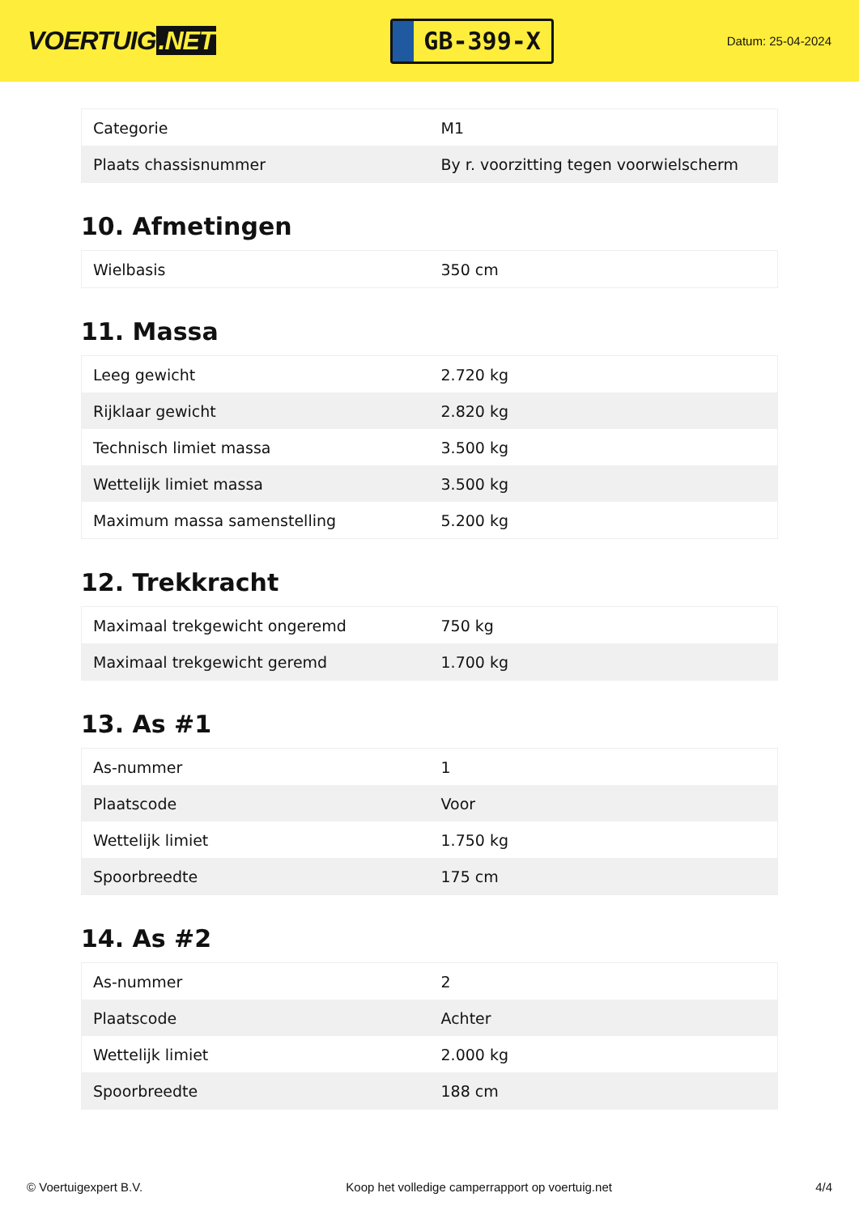VOERTUIG.NET
GB-399-X
Datum: 25-04-2024
| Categorie | M1 |
| Plaats chassisnummer | By r. voorzitting tegen voorwielscherm |
10. Afmetingen
| Wielbasis | 350 cm |
11. Massa
| Leeg gewicht | 2.720 kg |
| Rijklaar gewicht | 2.820 kg |
| Technisch limiet massa | 3.500 kg |
| Wettelijk limiet massa | 3.500 kg |
| Maximum massa samenstelling | 5.200 kg |
12. Trekkracht
| Maximaal trekgewicht ongeremd | 750 kg |
| Maximaal trekgewicht geremd | 1.700 kg |
13. As #1
| As-nummer | 1 |
| Plaatscode | Voor |
| Wettelijk limiet | 1.750 kg |
| Spoorbreedte | 175 cm |
14. As #2
| As-nummer | 2 |
| Plaatscode | Achter |
| Wettelijk limiet | 2.000 kg |
| Spoorbreedte | 188 cm |
© Voertuigexpert B.V. Koop het volledige camperrapport op voertuig.net 4/4